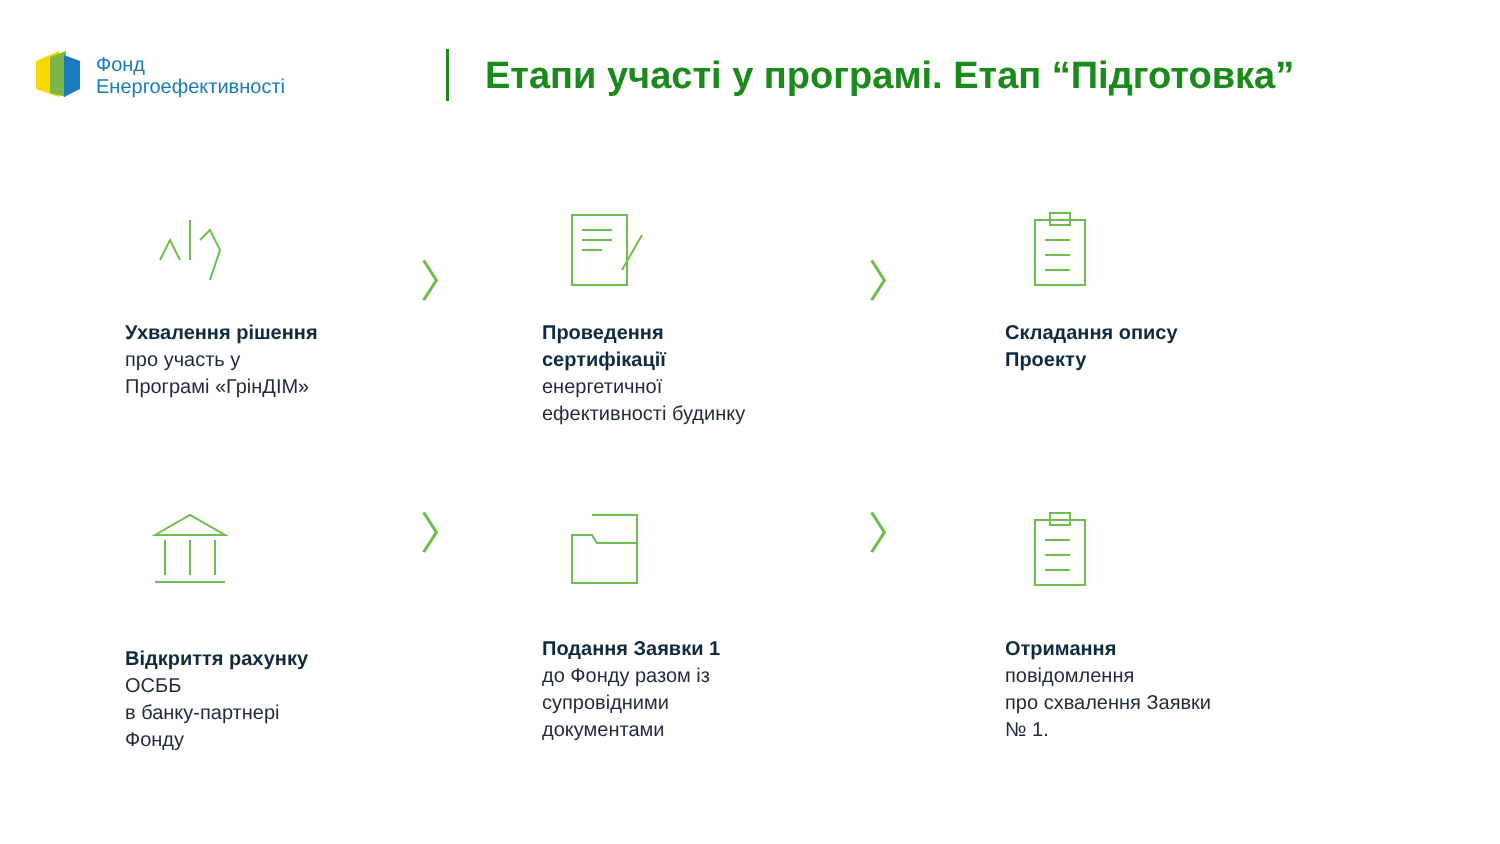Фонд
Енергоефективності
Етапи участі у програмі. Етап “Підготовка”
Ухвалення рішення
про участь у
Програмі «ГрінДІМ»
Проведення
сертифікації
енергетичної
ефективності будинку
Складання опису
Проекту
〉 〉
Відкриття рахунку
ОСББ
в банку-партнері
Фонду
Подання Заявки 1
до Фонду разом із
супровідними
документами
Отримання
повідомлення
про схвалення Заявки
№ 1.
〉 〉